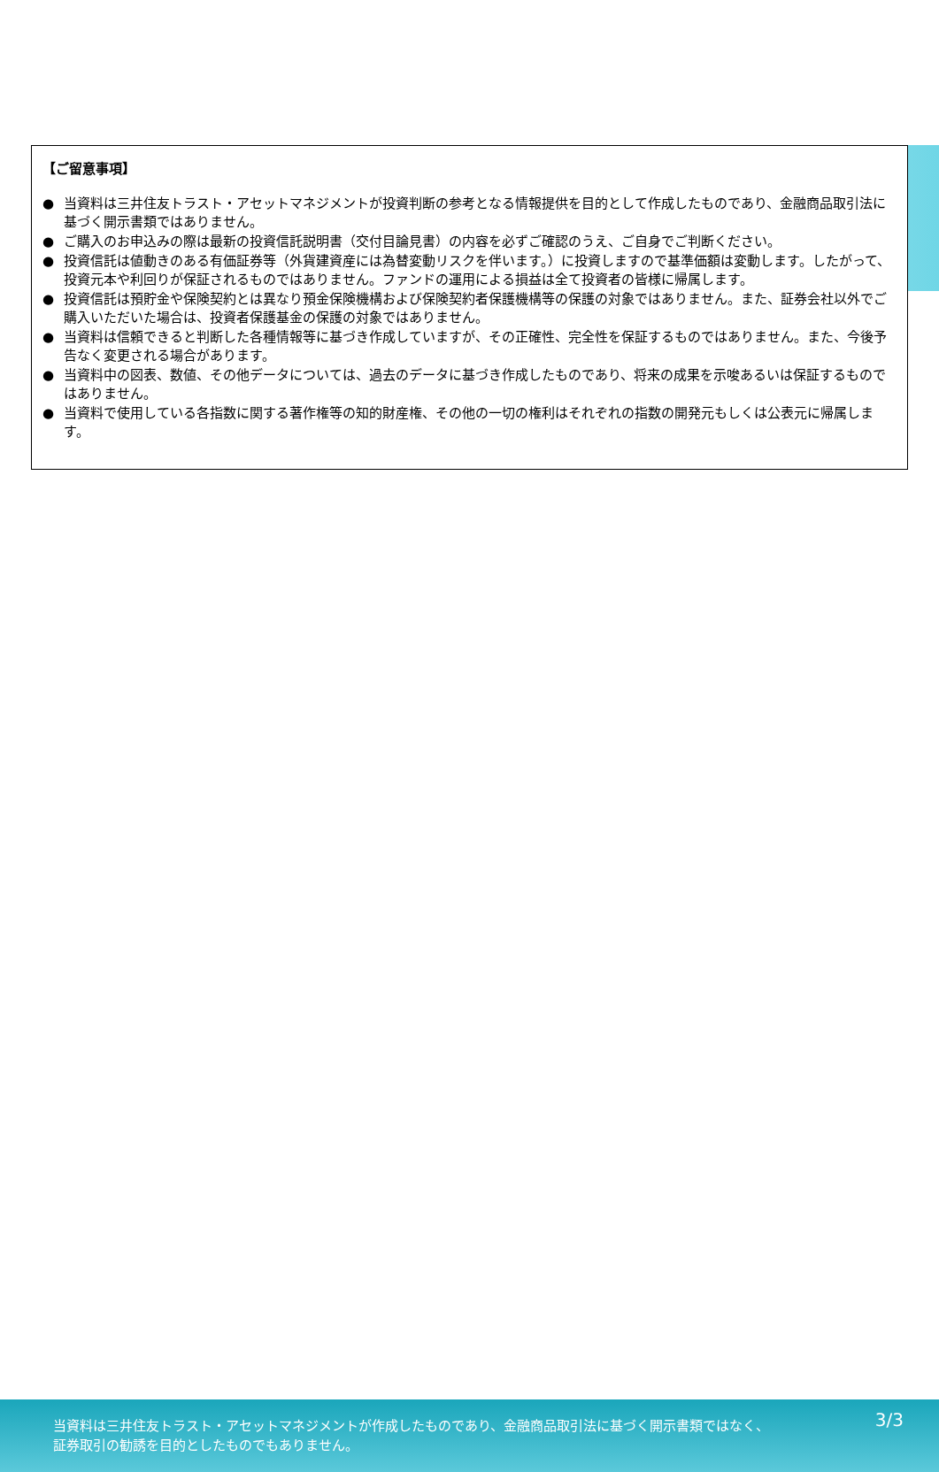【ご留意事項】
● 当資料は三井住友トラスト・アセットマネジメントが投資判断の参考となる情報提供を目的として作成したものであり、金融商品取引法に基づく開示書類ではありません。
● ご購入のお申込みの際は最新の投資信託説明書（交付目論見書）の内容を必ずご確認のうえ、ご自身でご判断ください。
● 投資信託は値動きのある有価証券等（外貨建資産には為替変動リスクを伴います。）に投資しますので基準価額は変動します。したがって、投資元本や利回りが保証されるものではありません。ファンドの運用による損益は全て投資者の皆様に帰属します。
● 投資信託は預貯金や保険契約とは異なり預金保険機構および保険契約者保護機構等の保護の対象ではありません。また、証券会社以外でご購入いただいた場合は、投資者保護基金の保護の対象ではありません。
● 当資料は信頼できると判断した各種情報等に基づき作成していますが、その正確性、完全性を保証するものではありません。また、今後予告なく変更される場合があります。
● 当資料中の図表、数値、その他データについては、過去のデータに基づき作成したものであり、将来の成果を示唆あるいは保証するものではありません。
● 当資料で使用している各指数に関する著作権等の知的財産権、その他の一切の権利はそれぞれの指数の開発元もしくは公表元に帰属します。
当資料は三井住友トラスト・アセットマネジメントが作成したものであり、金融商品取引法に基づく開示書類ではなく、
証券取引の勧誘を目的としたものでもありません。
3/3